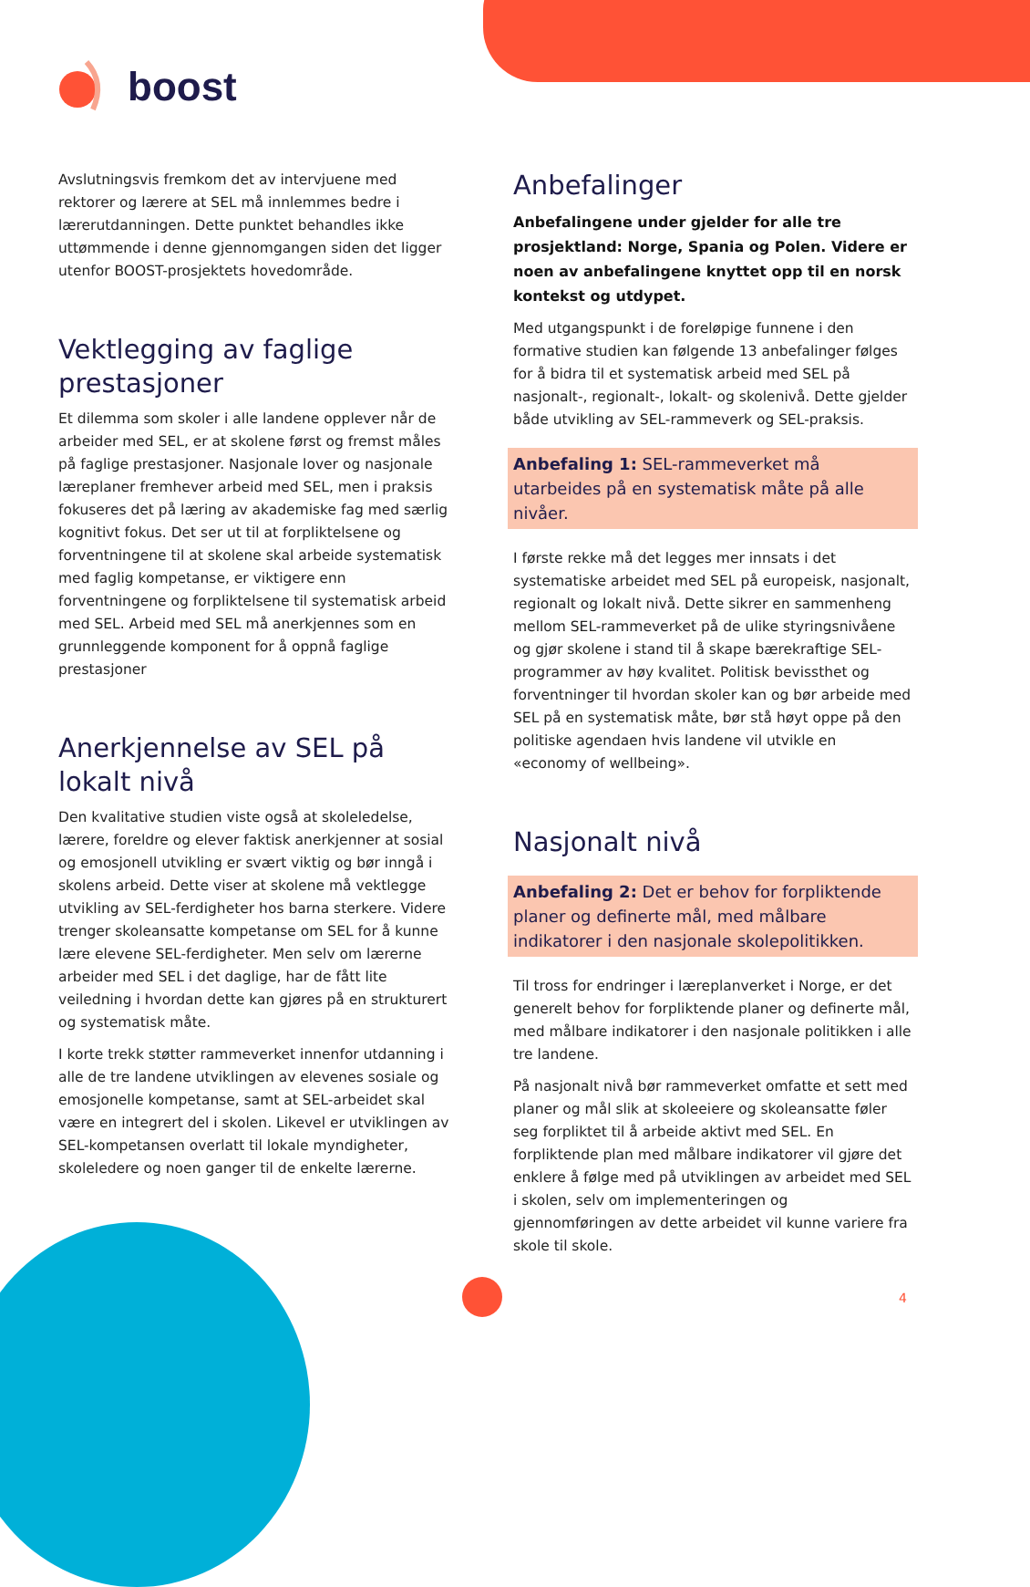boost
Avslutningsvis fremkom det av intervjuene med rektorer og lærere at SEL må innlemmes bedre i lærerutdanningen. Dette punktet behandles ikke uttømmende i denne gjennomgangen siden det ligger utenfor BOOST-prosjektets hovedområde.
Vektlegging av faglige prestasjoner
Et dilemma som skoler i alle landene opplever når de arbeider med SEL, er at skolene først og fremst måles på faglige prestasjoner. Nasjonale lover og nasjonale læreplaner fremhever arbeid med SEL, men i praksis fokuseres det på læring av akademiske fag med særlig kognitivt fokus. Det ser ut til at forpliktelsene og forventningene til at skolene skal arbeide systematisk med faglig kompetanse, er viktigere enn forventningene og forpliktelsene til systematisk arbeid med SEL. Arbeid med SEL må anerkjennes som en grunnleggende komponent for å oppnå faglige prestasjoner
Anerkjennelse av SEL på lokalt nivå
Den kvalitative studien viste også at skoleledelse, lærere, foreldre og elever faktisk anerkjenner at sosial og emosjonell utvikling er svært viktig og bør inngå i skolens arbeid. Dette viser at skolene må vektlegge utvikling av SEL-ferdigheter hos barna sterkere. Videre trenger skoleansatte kompetanse om SEL for å kunne lære elevene SEL-ferdigheter. Men selv om lærerne arbeider med SEL i det daglige, har de fått lite veiledning i hvordan dette kan gjøres på en strukturert og systematisk måte.
I korte trekk støtter rammeverket innenfor utdanning i alle de tre landene utviklingen av elevenes sosiale og emosjonelle kompetanse, samt at SEL-arbeidet skal være en integrert del i skolen. Likevel er utviklingen av SEL-kompetansen overlatt til lokale myndigheter, skoleledere og noen ganger til de enkelte lærerne.
Anbefalinger
Anbefalingene under gjelder for alle tre prosjekt­land: Norge, Spania og Polen. Videre er noen av anbefalingene knyttet opp til en norsk kontekst og utdypet.
Med utgangspunkt i de foreløpige funnene i den formative studien kan følgende 13 anbefalinger følges for å bidra til et systematisk arbeid med SEL på nasjonalt-, regionalt-, lokalt- og skolenivå. Dette gjelder både utvikling av SEL-rammeverk og SEL-praksis.
Anbefaling 1: SEL-rammeverket må utarbeides på en systematisk måte på alle nivåer.
I første rekke må det legges mer innsats i det systematiske arbeidet med SEL på europeisk, nasjonalt, regionalt og lokalt nivå. Dette sikrer en sammenheng mellom SEL-rammeverket på de ulike styringsnivåene og gjør skolene i stand til å skape bærekraftige SEL-programmer av høy kvalitet. Politisk bevissthet og forventninger til hvordan skoler kan og bør arbeide med SEL på en systematisk måte, bør stå høyt oppe på den politiske agendaen hvis landene vil utvikle en «economy of wellbeing».
Nasjonalt nivå
Anbefaling 2: Det er behov for forpliktende planer og definerte mål, med målbare indikatorer i den nasjonale skolepolitikken.
Til tross for endringer i læreplanverket i Norge, er det generelt behov for forpliktende planer og definerte mål, med målbare indikatorer i den nasjonale politikken i alle tre landene.
På nasjonalt nivå bør rammeverket omfatte et sett med planer og mål slik at skoleeiere og skoleansatte føler seg forpliktet til å arbeide aktivt med SEL. En forpliktende plan med målbare indikatorer vil gjøre det enklere å følge med på utviklingen av arbeidet med SEL i skolen, selv om implementeringen og gjennomføringen av dette arbeidet vil kunne variere fra skole til skole.
4